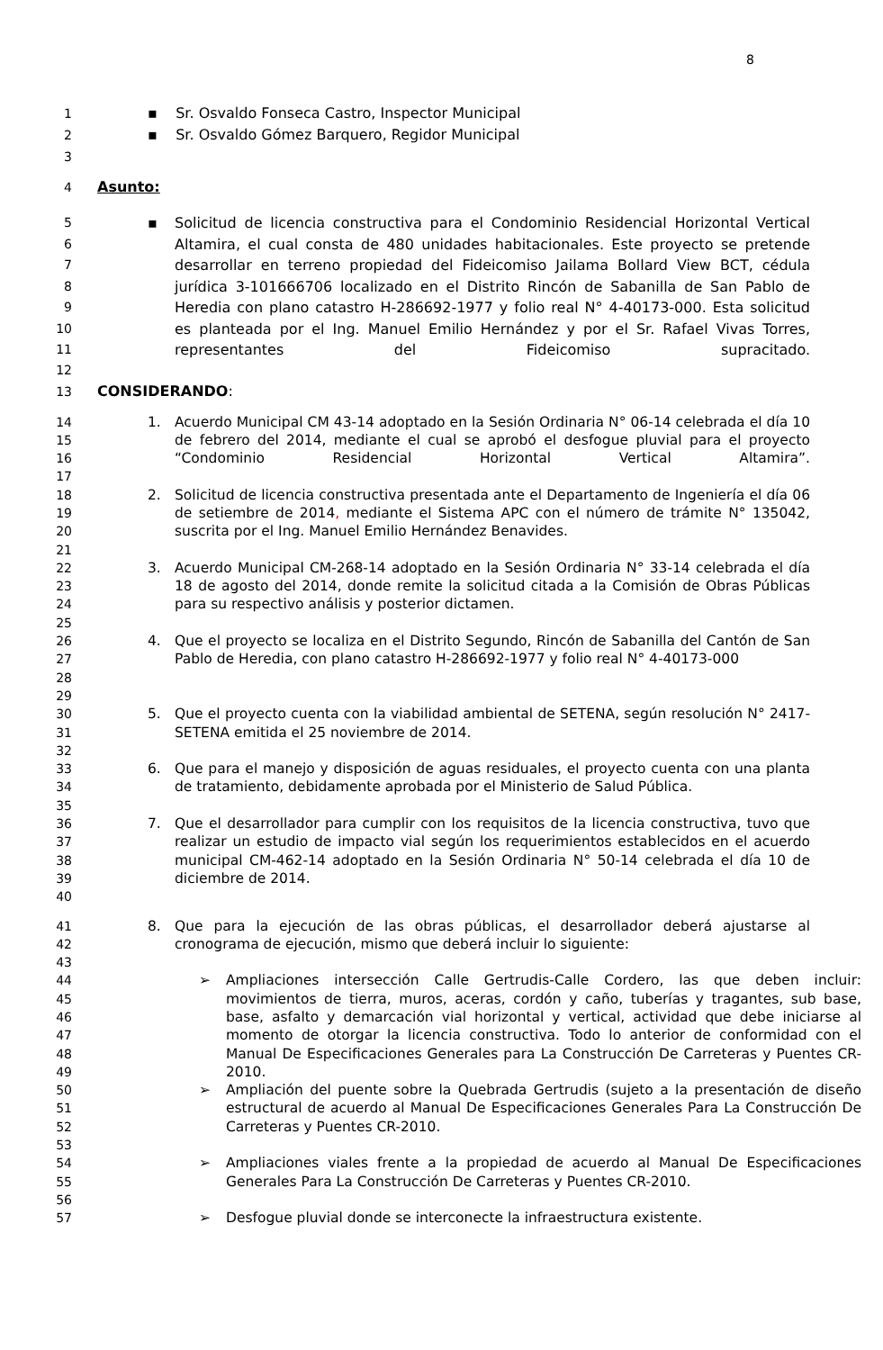8
1 ▪ Sr. Osvaldo Fonseca Castro, Inspector Municipal
2 ▪ Sr. Osvaldo Gómez Barquero, Regidor Municipal
3
4 Asunto:
5
6
7
8
9
10
11
▪ Solicitud de licencia constructiva para el Condominio Residencial Horizontal Vertical Altamira, el cual consta de 480 unidades habitacionales. Este proyecto se pretende desarrollar en terreno propiedad del Fideicomiso Jailama Bollard View BCT, cédula jurídica 3-101666706 localizado en el Distrito Rincón de Sabanilla de San Pablo de Heredia con plano catastro H-286692-1977 y folio real N° 4-40173-000. Esta solicitud es planteada por el Ing. Manuel Emilio Hernández y por el Sr. Rafael Vivas Torres, representantes del Fideicomiso supracitado.
12
13 CONSIDERANDO:
14
15
16
17
1. Acuerdo Municipal CM 43-14 adoptado en la Sesión Ordinaria N° 06-14 celebrada el día 10 de febrero del 2014, mediante el cual se aprobó el desfogue pluvial para el proyecto “Condominio Residencial Horizontal Vertical Altamira”.
18
19
20
21
2. Solicitud de licencia constructiva presentada ante el Departamento de Ingeniería el día 06 de setiembre de 2014, mediante el Sistema APC con el número de trámite N° 135042, suscrita por el Ing. Manuel Emilio Hernández Benavides.
22
23
24
25
3. Acuerdo Municipal CM-268-14 adoptado en la Sesión Ordinaria N° 33-14 celebrada el día 18 de agosto del 2014, donde remite la solicitud citada a la Comisión de Obras Públicas para su respectivo análisis y posterior dictamen.
26
27
28
29
4. Que el proyecto se localiza en el Distrito Segundo, Rincón de Sabanilla del Cantón de San Pablo de Heredia, con plano catastro H-286692-1977 y folio real N° 4-40173-000
30
31
32
5. Que el proyecto cuenta con la viabilidad ambiental de SETENA, según resolución N° 2417-SETENA emitida el 25 noviembre de 2014.
33
34
35
6. Que para el manejo y disposición de aguas residuales, el proyecto cuenta con una planta de tratamiento, debidamente aprobada por el Ministerio de Salud Pública.
36
37
38
39
40
7. Que el desarrollador para cumplir con los requisitos de la licencia constructiva, tuvo que realizar un estudio de impacto vial según los requerimientos establecidos en el acuerdo municipal CM-462-14 adoptado en la Sesión Ordinaria N° 50-14 celebrada el día 10 de diciembre de 2014.
41
42
43
8. Que para la ejecución de las obras públicas, el desarrollador deberá ajustarse al cronograma de ejecución, mismo que deberá incluir lo siguiente:
44
45
46
47
48
49
➢ Ampliaciones intersección Calle Gertrudis-Calle Cordero, las que deben incluir: movimientos de tierra, muros, aceras, cordón y caño, tuberías y tragantes, sub base, base, asfalto y demarcación vial horizontal y vertical, actividad que debe iniciarse al momento de otorgar la licencia constructiva. Todo lo anterior de conformidad con el Manual De Especificaciones Generales para La Construcción De Carreteras y Puentes CR-2010.
50
51
52
53
➢ Ampliación del puente sobre la Quebrada Gertrudis (sujeto a la presentación de diseño estructural de acuerdo al Manual De Especificaciones Generales Para La Construcción De Carreteras y Puentes CR-2010.
54
55
56
➢ Ampliaciones viales frente a la propiedad de acuerdo al Manual De Especificaciones Generales Para La Construcción De Carreteras y Puentes CR-2010.
57 ➢ Desfogue pluvial donde se interconecte la infraestructura existente.